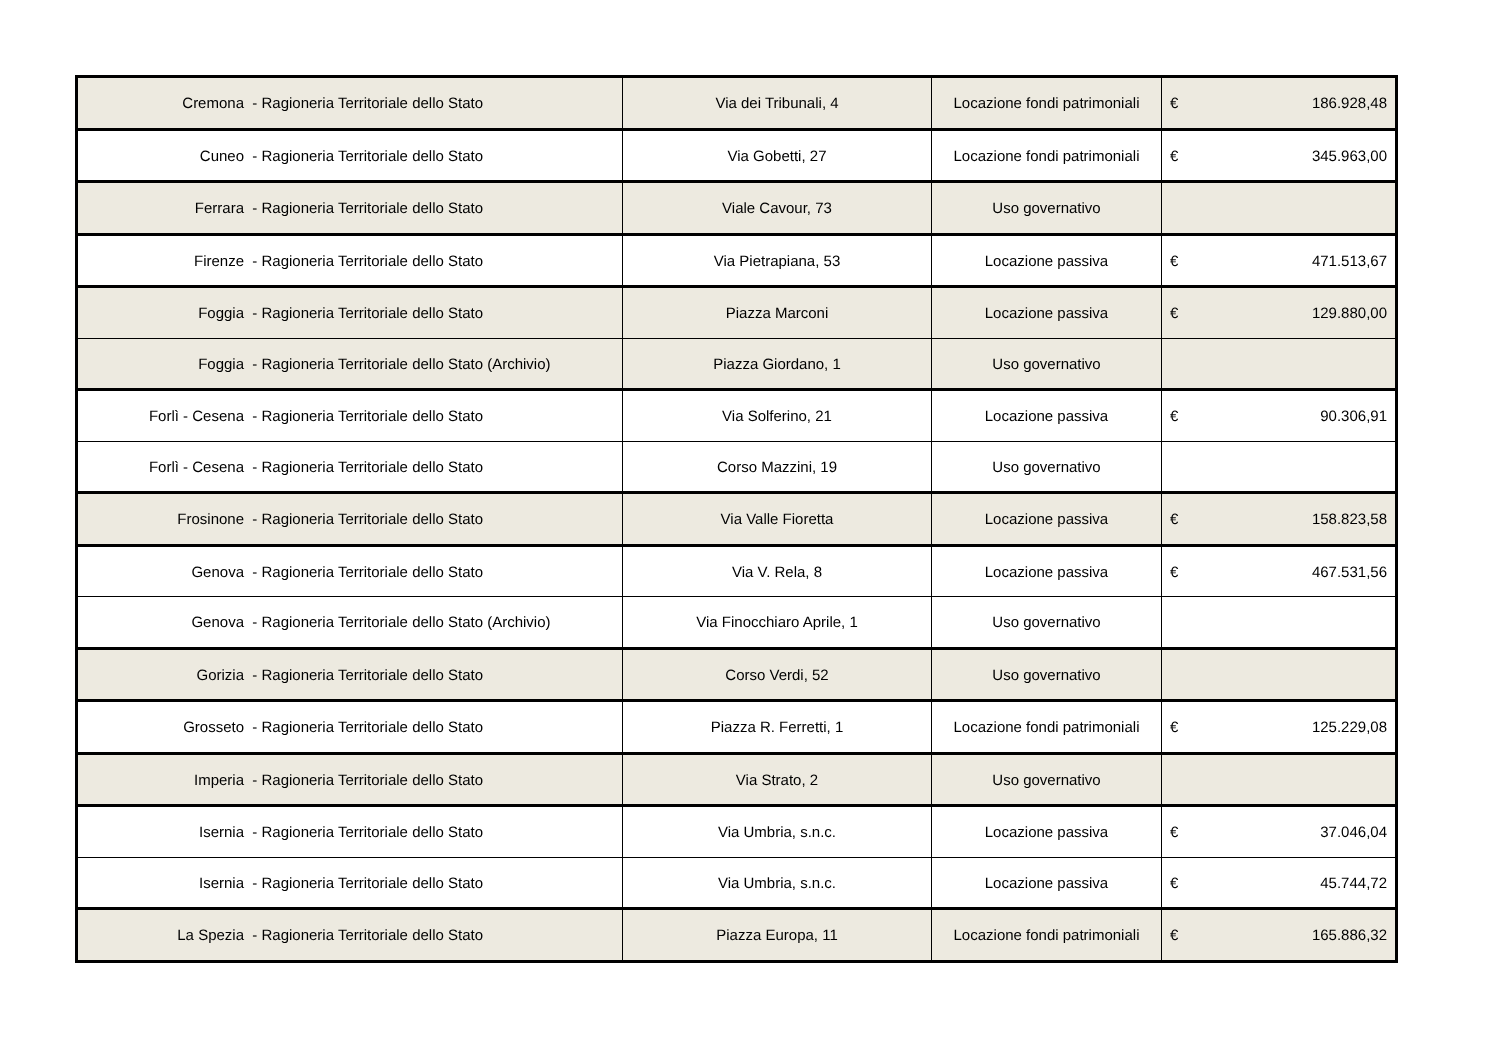| Cremona - Ragioneria Territoriale dello Stato | Via dei Tribunali, 4 | Locazione fondi patrimoniali | € 186.928,48 |
| Cuneo - Ragioneria Territoriale dello Stato | Via Gobetti, 27 | Locazione fondi patrimoniali | € 345.963,00 |
| Ferrara - Ragioneria Territoriale dello Stato | Viale Cavour, 73 | Uso governativo | |
| Firenze - Ragioneria Territoriale dello Stato | Via Pietrapiana, 53 | Locazione passiva | € 471.513,67 |
| Foggia - Ragioneria Territoriale dello Stato | Piazza Marconi | Locazione passiva | € 129.880,00 |
| Foggia - Ragioneria Territoriale dello Stato (Archivio) | Piazza Giordano, 1 | Uso governativo | |
| Forlì - Cesena - Ragioneria Territoriale dello Stato | Via Solferino, 21 | Locazione passiva | € 90.306,91 |
| Forlì - Cesena - Ragioneria Territoriale dello Stato | Corso Mazzini, 19 | Uso governativo | |
| Frosinone - Ragioneria Territoriale dello Stato | Via Valle Fioretta | Locazione passiva | € 158.823,58 |
| Genova - Ragioneria Territoriale dello Stato | Via V. Rela, 8 | Locazione passiva | € 467.531,56 |
| Genova - Ragioneria Territoriale dello Stato (Archivio) | Via Finocchiaro Aprile, 1 | Uso governativo | |
| Gorizia - Ragioneria Territoriale dello Stato | Corso Verdi, 52 | Uso governativo | |
| Grosseto - Ragioneria Territoriale dello Stato | Piazza R. Ferretti, 1 | Locazione fondi patrimoniali | € 125.229,08 |
| Imperia - Ragioneria Territoriale dello Stato | Via Strato, 2 | Uso governativo | |
| Isernia - Ragioneria Territoriale dello Stato | Via Umbria, s.n.c. | Locazione passiva | € 37.046,04 |
| Isernia - Ragioneria Territoriale dello Stato | Via Umbria, s.n.c. | Locazione passiva | € 45.744,72 |
| La Spezia - Ragioneria Territoriale dello Stato | Piazza Europa, 11 | Locazione fondi patrimoniali | € 165.886,32 |